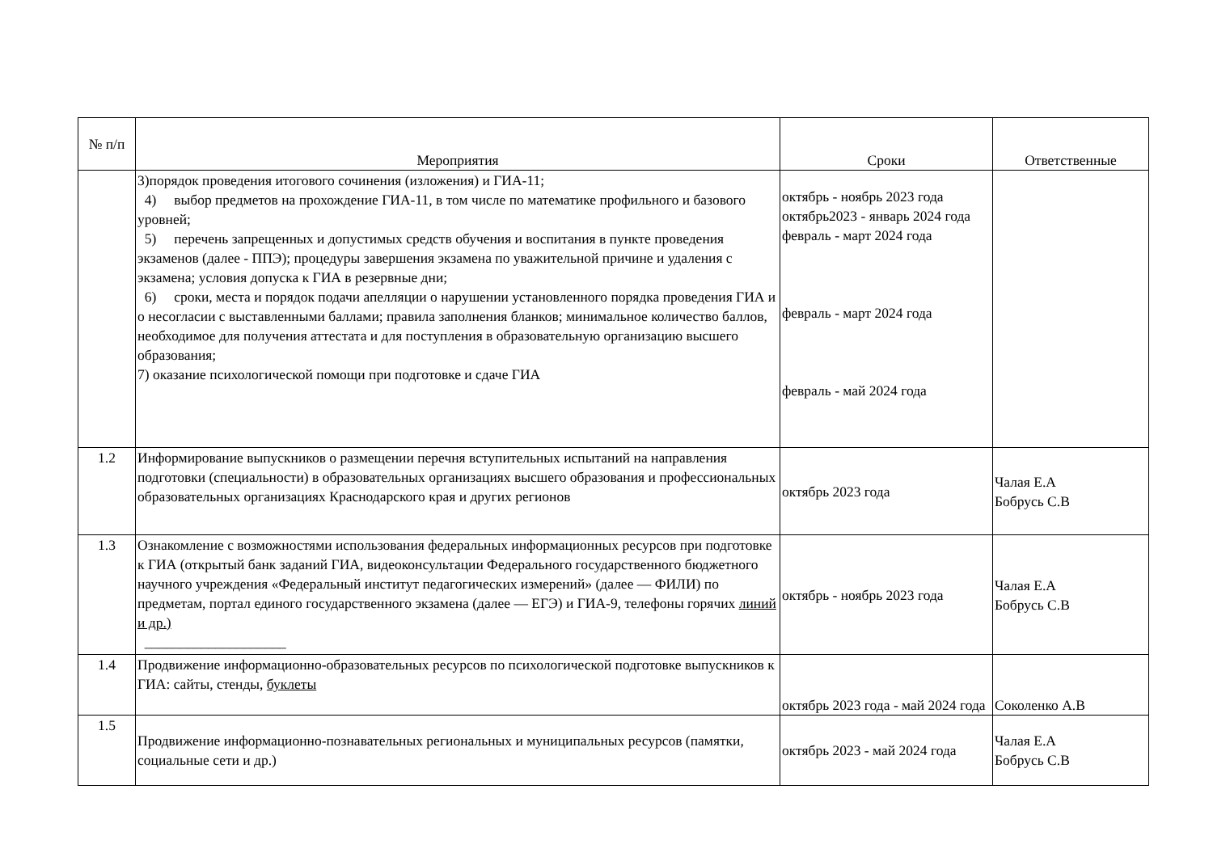| № п/п | Мероприятия | Сроки | Ответственные |
| --- | --- | --- | --- |
| | 3)порядок проведения итогового сочинения (изложения) и ГИА-11; 4) выбор предметов на прохождение ГИА-11, в том числе по математике профильного и базового уровней; 5) перечень запрещенных и допустимых средств обучения и воспитания в пункте проведения экзаменов (далее - ППЭ); процедуры завершения экзамена по уважительной причине и удаления с экзамена; условия допуска к ГИА в резервные дни; 6) сроки, места и порядок подачи апелляции о нарушении установленного порядка проведения ГИА и о несогласии с выставленными баллами; правила заполнения бланков; минимальное количество баллов, необходимое для получения аттестата и для поступления в образовательную организацию высшего образования; 7) оказание психологической помощи при подготовке и сдаче ГИА | октябрь - ноябрь 2023 года октябрь2023 - январь 2024 года февраль - март 2024 года февраль - март 2024 года февраль - май 2024 года | |
| 1.2 | Информирование выпускников о размещении перечня вступительных испытаний на направления подготовки (специальности) в образовательных организациях высшего образования и профессиональных образовательных организациях Краснодарского края и других регионов | октябрь 2023 года | Чалая Е.А Бобрусь С.В |
| 1.3 | Ознакомление с возможностями использования федеральных информационных ресурсов при подготовке к ГИА (открытый банк заданий ГИА, видеоконсультации Федерального государственного бюджетного научного учреждения «Федеральный институт педагогических измерений» (далее — ФИЛИ) по предметам, портал единого государственного экзамена (далее — ЕГЭ) и ГИА-9, телефоны горячих линий и др.) ____________________ | октябрь - ноябрь 2023 года | Чалая Е.А Бобрусь С.В |
| 1.4 | Продвижение информационно-образовательных ресурсов по психологической подготовке выпускников к ГИА: сайты, стенды, буклеты | октябрь 2023 года - май 2024 года | Соколенко А.В |
| 1.5 | Продвижение информационно-познавательных региональных и муниципальных ресурсов (памятки, социальные сети и др.) | октябрь 2023 - май 2024 года | Чалая Е.А Бобрусь С.В |